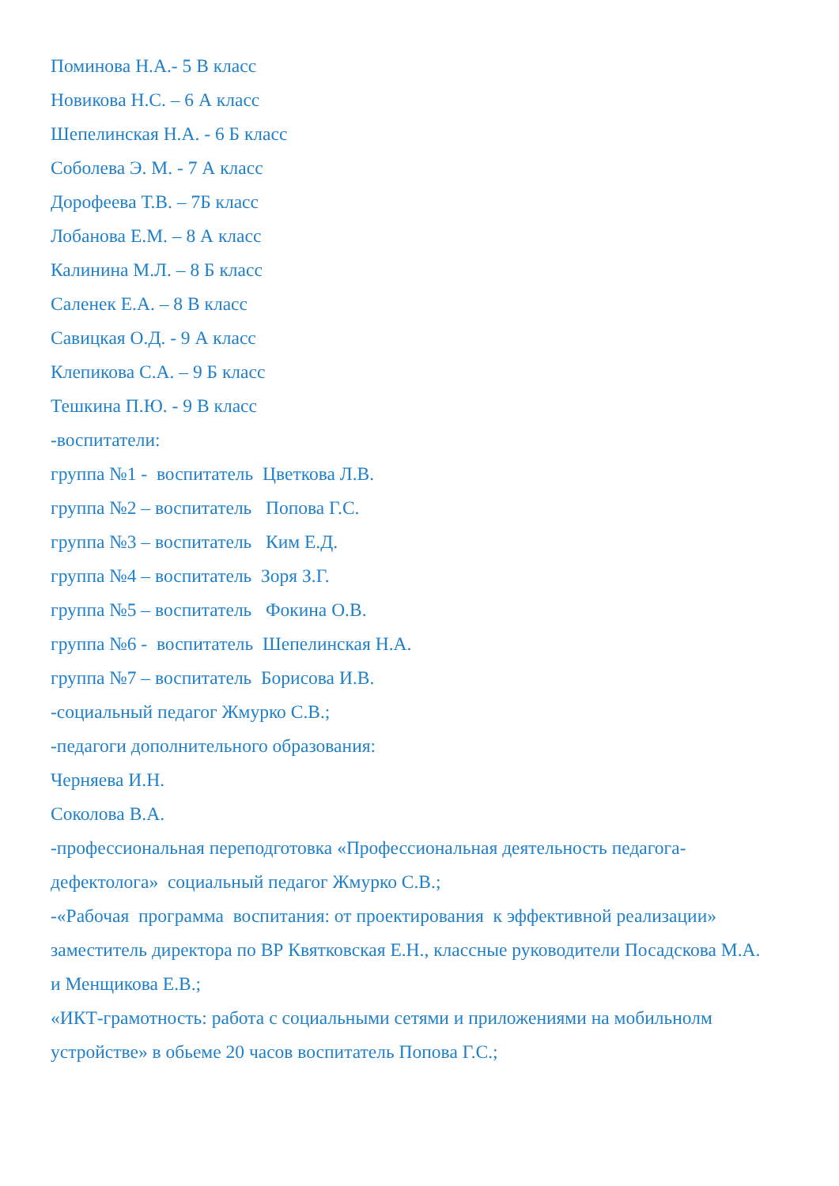Поминова Н.А.- 5 В класс
Новикова Н.С. – 6 А класс
Шепелинская Н.А. - 6 Б класс
Соболева Э. М. - 7 А класс
Дорофеева Т.В. – 7Б класс
Лобанова Е.М. – 8 А класс
Калинина М.Л. – 8 Б класс
Саленек Е.А. – 8 В класс
Савицкая О.Д. - 9 А класс
Клепикова С.А. – 9 Б класс
Тешкина П.Ю. - 9 В класс
-воспитатели:
группа №1 - воспитатель Цветкова Л.В.
группа №2 – воспитатель Попова Г.С.
группа №3 – воспитатель Ким Е.Д.
группа №4 – воспитатель Зоря З.Г.
группа №5 – воспитатель Фокина О.В.
группа №6 - воспитатель Шепелинская Н.А.
группа №7 – воспитатель Борисова И.В.
-социальный педагог Жмурко С.В.;
-педагоги дополнительного образования:
Черняева И.Н.
Соколова В.А.
-профессиональная переподготовка «Профессиональная деятельность педагога-дефектолога» социальный педагог Жмурко С.В.;
-«Рабочая программа воспитания: от проектирования к эффективной реализации» заместитель директора по ВР Квятковская Е.Н., классные руководители Посадскова М.А. и Менщикова Е.В.;
«ИКТ-грамотность: работа с социальными сетями и приложениями на мобильнолм устройстве» в обьеме 20 часов воспитатель Попова Г.С.;